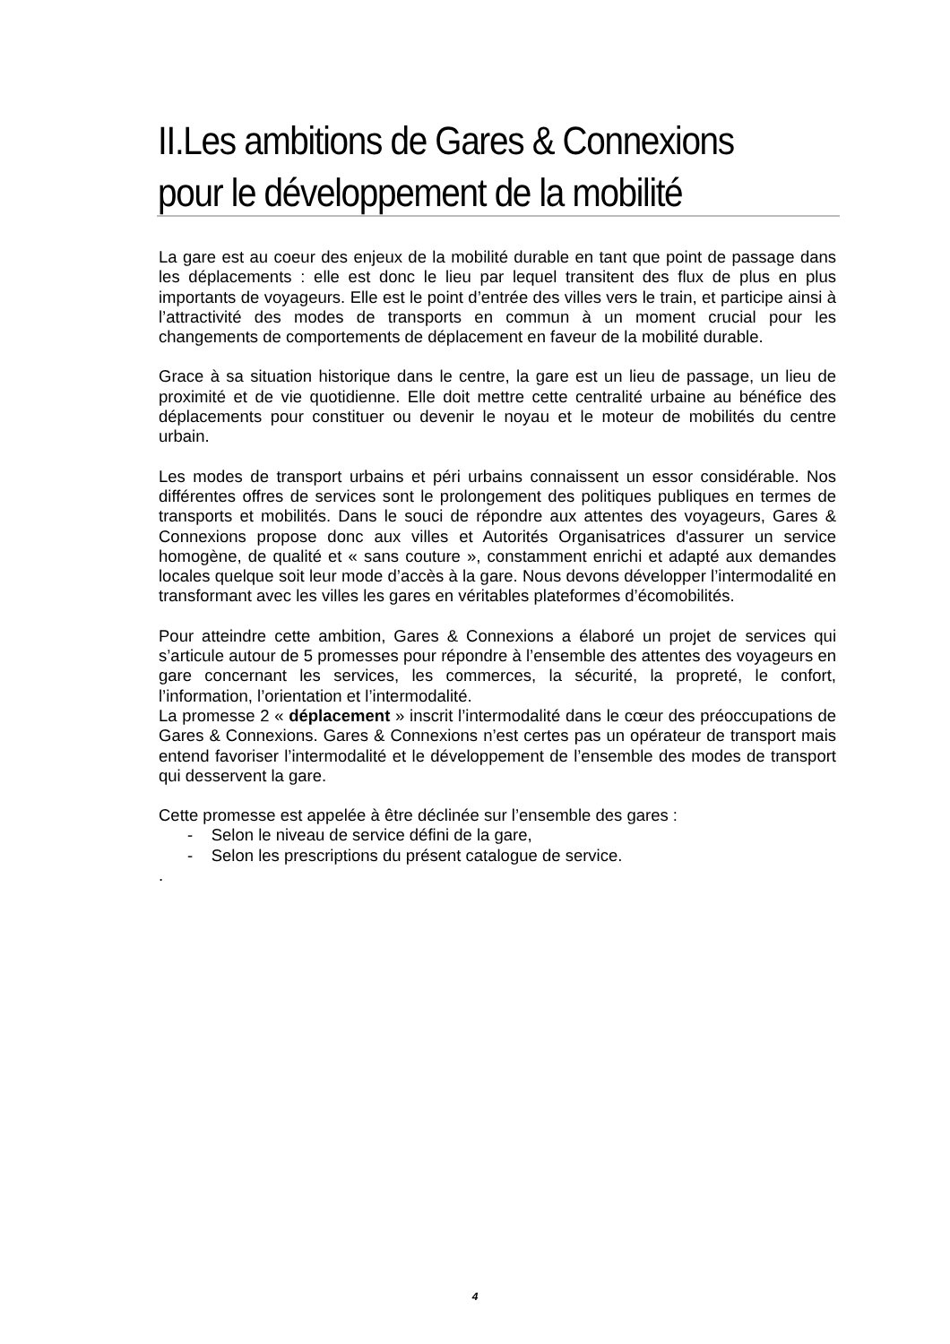II.Les ambitions de Gares & Connexions pour le développement de la mobilité
La gare est au coeur des enjeux de la mobilité durable en tant que point de passage dans les déplacements : elle est donc le lieu par lequel transitent des flux de plus en plus importants de voyageurs. Elle est le point d’entrée des villes vers le train, et participe ainsi à l’attractivité des modes de transports en commun à un moment crucial pour les changements de comportements de déplacement en faveur de la mobilité durable.
Grace à sa situation historique dans le centre, la gare est un lieu de passage, un lieu de proximité et de vie quotidienne. Elle doit mettre cette centralité urbaine au bénéfice des déplacements pour constituer ou devenir le noyau et le moteur de mobilités du centre urbain.
Les modes de transport urbains et péri urbains connaissent un essor considérable. Nos différentes offres de services sont le prolongement des politiques publiques en termes de transports et mobilités. Dans le souci de répondre aux attentes des voyageurs, Gares & Connexions propose donc aux villes et Autorités Organisatrices d'assurer un service homogène, de qualité et « sans couture », constamment enrichi et adapté aux demandes locales quelque soit leur mode d’accès à la gare. Nous devons développer l’intermodalité en transformant avec les villes les gares en véritables plateformes d’écomobilités.
Pour atteindre cette ambition, Gares & Connexions a élaboré un projet de services qui s’articule autour de 5 promesses pour répondre à l’ensemble des attentes des voyageurs en gare concernant les services, les commerces, la sécurité, la propreté, le confort, l’information, l’orientation et l’intermodalité.
La promesse 2 « déplacement » inscrit l’intermodalité dans le cœur des préoccupations de Gares & Connexions. Gares & Connexions n’est certes pas un opérateur de transport mais entend favoriser l’intermodalité et le développement de l’ensemble des modes de transport qui desservent la gare.
Cette promesse est appelée à être déclinée sur l’ensemble des gares :
- Selon le niveau de service défini de la gare,
- Selon les prescriptions du présent catalogue de service.
.
4